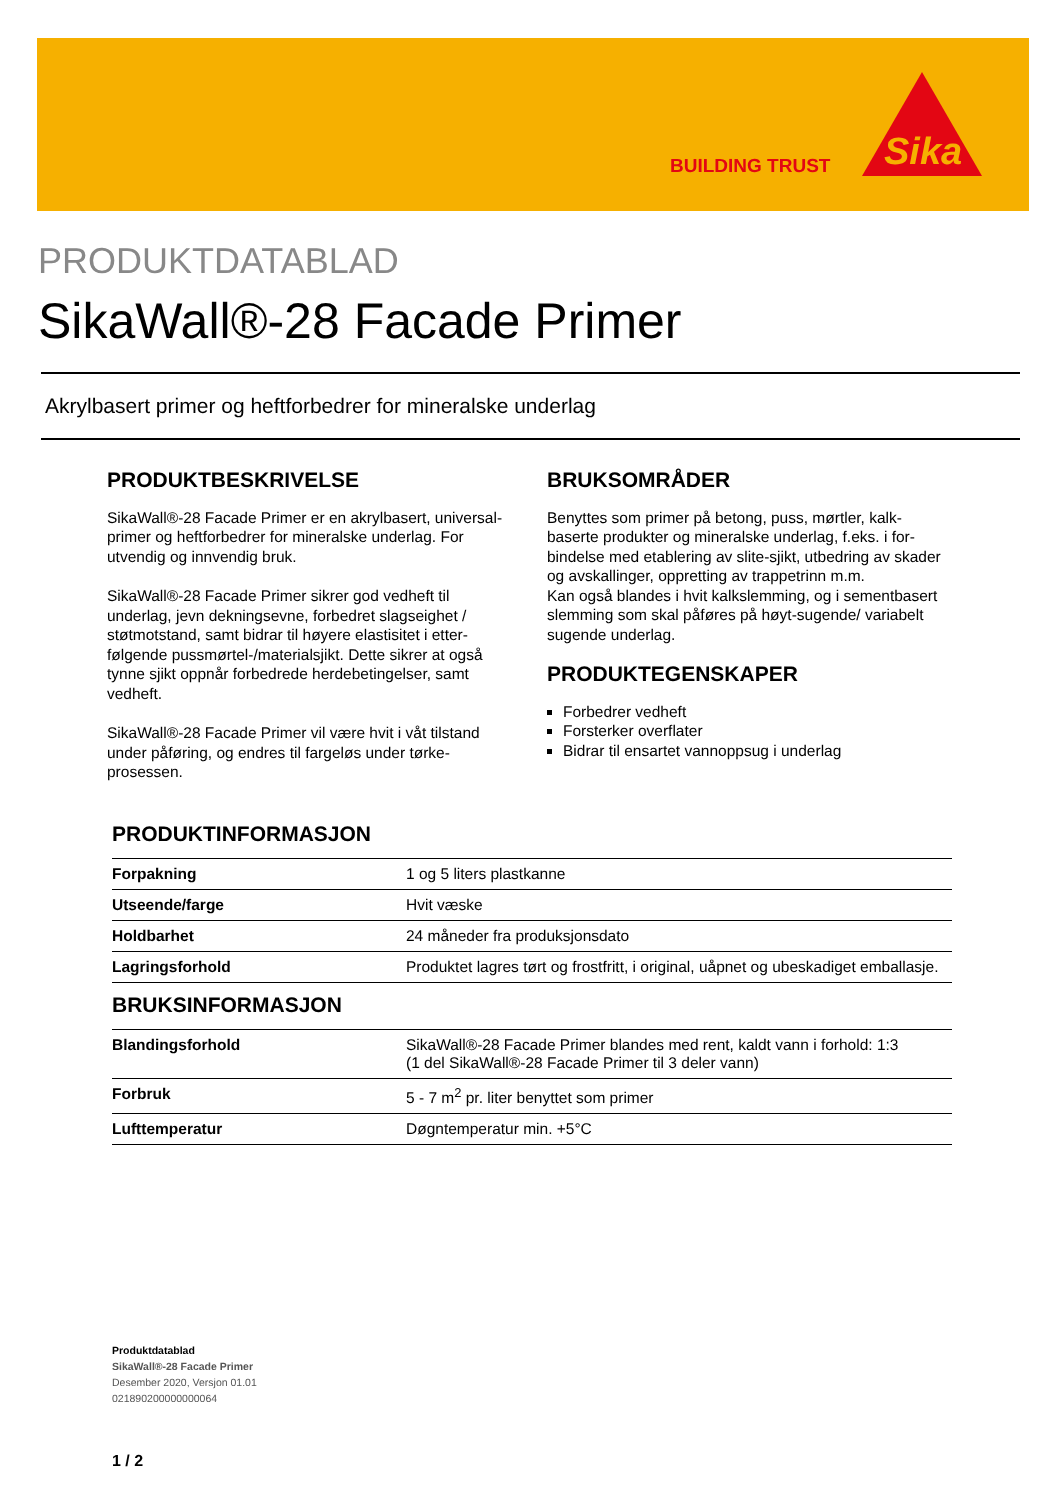BUILDING TRUST
Sika
PRODUKTDATABLAD
SikaWall®-28 Facade Primer
Akrylbasert primer og heftforbedrer for mineralske underlag
PRODUKTBESKRIVELSE
SikaWall®-28 Facade Primer er en akrylbasert, universal-primer og heftforbedrer for mineralske underlag. For utvendig og innvendig bruk.
SikaWall®-28 Facade Primer sikrer god vedheft til underlag, jevn dekningsevne, forbedret slagseighet / støtmotstand, samt bidrar til høyere elastisitet i etter­følgende pussmørtel-/materialsjikt. Dette sikrer at også tynne sjikt oppnår forbedrede herdebetingelser, samt vedheft.
SikaWall®-28 Facade Primer vil være hvit i våt tilstand under påføring, og endres til fargeløs under tørke­prosessen.
BRUKSOMRÅDER
Benyttes som primer på betong, puss, mørtler, kalk­baserte produkter og mineralske underlag, f.eks. i for­bindelse med etablering av slite-sjikt, utbedring av skader og avskallinger, oppretting av trappetrinn m.m.
Kan også blandes i hvit kalkslemming, og i sement­basert slemming som skal påføres på høyt-sugende/ variabelt sugende underlag.
PRODUKTEGENSKAPER
Forbedrer vedheft
Forsterker overflater
Bidrar til ensartet vannoppsug i underlag
PRODUKTINFORMASJON
| Forpakning | 1 og 5 liters plastkanne |
| Utseende/farge | Hvit væske |
| Holdbarhet | 24 måneder fra produksjonsdato |
| Lagringsforhold | Produktet lagres tørt og frostfritt, i original, uåpnet og ubeskadiget emballasje. |
BRUKSINFORMASJON
| Blandingsforhold | SikaWall®-28 Facade Primer blandes med rent, kaldt vann i forhold: 1:3 (1 del SikaWall®-28 Facade Primer til 3 deler vann) |
| Forbruk | 5 - 7 m<sup>2</sup> pr. liter benyttet som primer |
| Lufttemperatur | Døgntemperatur min. +5°C |
Produktdatablad
SikaWall®-28 Facade Primer
Desember 2020, Versjon 01.01
021890200000000064
1 / 2